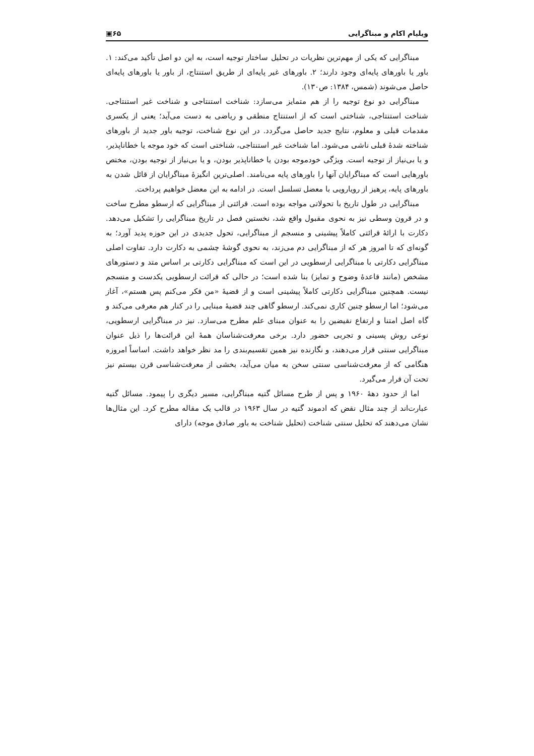ویلیام اکام و مبناگرایی ۶۵▣
مبناگرایی که یکی از مهم‌ترین نظریات در تحلیل ساختار توجیه است، به این دو اصل تأکید می‌کند: ۱. باور یا باورهای پایه‌ای وجود دارند؛ ۲. باورهای غیر پایه‌ای از طریق استنتاج، از باور یا باورهای پایه‌ای حاصل می‌شوند (شمس، ۱۳۸۴: ص۱۳۰).
مبناگرایی دو نوع توجیه را از هم متمایز می‌سازد: شناخت استنتاجی و شناخت غیر استنتاجی. شناخت استنتاجی، شناختی است که از استنتاج منطقی و ریاضی به دست می‌آید؛ یعنی از یکسری مقدمات قبلی و معلوم، نتایج جدید حاصل می‌گردد. در این نوع شناخت، توجیه باور جدید از باورهای شناخته شدهٔ قبلی ناشی می‌شود. اما شناخت غیر استنتاجی، شناختی است که خود موجه یا خطاناپذیر، و یا بی‌نیاز از توجیه است. ویژگی خودموجه بودن یا خطاناپذیر بودن، و یا بی‌نیاز از توجیه بودن، مختص باورهایی است که مبناگرایان آنها را باورهای پایه می‌نامند. اصلی‌ترین انگیزهٔ مبناگرایان از قائل شدن به باورهای پایه، پرهیز از رویارویی با معضل تسلسل است. در ادامه به این معضل خواهیم پرداخت.
مبناگرایی در طول تاریخ با تحولاتی مواجه بوده است. قرائتی از مبناگرایی که ارسطو مطرح ساخت و در قرون وسطی نیز به نحوی مقبول واقع شد، نخستین فصل در تاریخ مبناگرایی را تشکیل می‌دهد. دکارت با ارائهٔ قرائتی کاملاً پیشینی و منسجم از مبناگرایی، تحول جدیدی در این حوزه پدید آورد؛ به گونه‌ای که تا امروز هر که از مبناگرایی دم می‌زند، به نحوی گوشهٔ چشمی به دکارت دارد. تفاوت اصلی مبناگرایی دکارتی با مبناگرایی ارسطویی در این است که مبناگرایی دکارتی بر اساس متد و دستورهای مشخص (مانند قاعدهٔ وضوح و تمایز) بنا شده است؛ در حالی که قرائت ارسطویی یکدست و منسجم نیست. همچنین مبناگرایی دکارتی کاملاً پیشینی است و از قضیهٔ «من فکر می‌کنم پس هستم»، آغاز می‌شود؛ اما ارسطو چنین کاری نمی‌کند. ارسطو گاهی چند قضیهٔ مبنایی را در کنار هم معرفی می‌کند و گاه اصل امتنا و ارتفاع نقیضین را به عنوان مبنای علم مطرح می‌سازد. نیز در مبناگرایی ارسطویی، نوعی روش پسینی و تجربی حضور دارد. برخی معرفت‌شناسان همهٔ این قرائت‌ها را ذیل عنوان مبناگرایی سنتی قرار می‌دهند، و نگارنده نیز همین تقسیم‌بندی را مد نظر خواهد داشت. اساساً امروزه هنگامی که از معرفت‌شناسی سنتی سخن به میان می‌آید، بخشی از معرفت‌شناسی قرن بیستم نیز تحت آن قرار می‌گیرد.
اما از حدود دهۀ ۱۹۶۰ و پس از طرح مسائل گتیه مبناگرایی، مسیر دیگری را پیمود. مسائل گتیه عبارت‌اند از چند مثال نقض که ادموند گتیه در سال ۱۹۶۳ در قالب یک مقاله مطرح کرد. این مثال‌ها نشان می‌دهند که تحلیل سنتی شناخت (تحلیل شناخت به باور صادق موجه) دارای